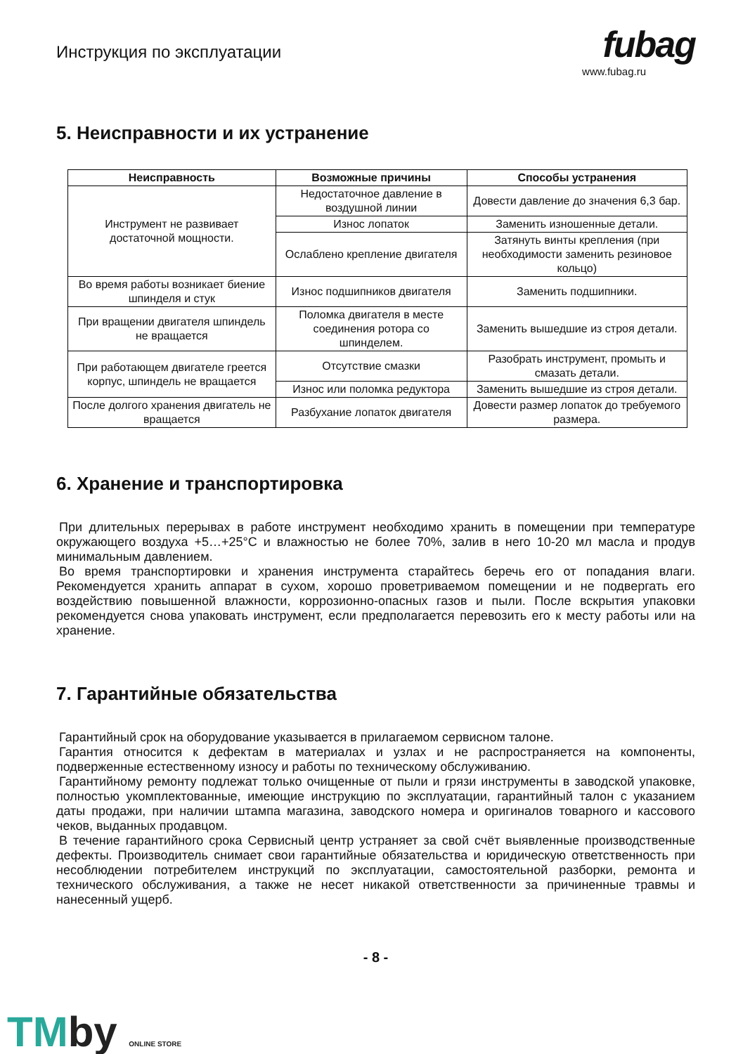Инструкция по эксплуатации
fubag
www.fubag.ru
5. Неисправности и их устранение
| Неисправность | Возможные причины | Способы устранения |
| --- | --- | --- |
| Инструмент не развивает достаточной мощности. | Недостаточное давление в воздушной линии | Довести давление до значения 6,3 бар. |
| | Износ лопаток | Заменить изношенные детали. |
| | Ослаблено крепление двигателя | Затянуть винты крепления (при необходимости заменить резиновое кольцо) |
| Во время работы возникает биение шпинделя и стук | Износ подшипников двигателя | Заменить подшипники. |
| При вращении двигателя шпиндель не вращается | Поломка двигателя в месте соединения ротора со шпинделем. | Заменить вышедшие из строя детали. |
| При работающем двигателе греется корпус, шпиндель не вращается | Отсутствие смазки | Разобрать инструмент, промыть и смазать детали. |
| | Износ или поломка редуктора | Заменить вышедшие из строя детали. |
| После долгого хранения двигатель не вращается | Разбухание лопаток двигателя | Довести размер лопаток до требуемого размера. |
6. Хранение и транспортировка
При длительных перерывах в работе инструмент необходимо хранить в помещении при температуре окружающего воздуха +5…+25°C и влажностью не более 70%, залив в него 10-20 мл масла и продув минимальным давлением.
Во время транспортировки и хранения инструмента старайтесь беречь его от попадания влаги. Рекомендуется хранить аппарат в сухом, хорошо проветриваемом помещении и не подвергать его воздействию повышенной влажности, коррозионно-опасных газов и пыли. После вскрытия упаковки рекомендуется снова упаковать инструмент, если предполагается перевозить его к месту работы или на хранение.
7. Гарантийные обязательства
Гарантийный срок на оборудование указывается в прилагаемом сервисном талоне.
Гарантия относится к дефектам в материалах и узлах и не распространяется на компоненты, подверженные естественному износу и работы по техническому обслуживанию.
Гарантийному ремонту подлежат только очищенные от пыли и грязи инструменты в заводской упаковке, полностью укомплектованные, имеющие инструкцию по эксплуатации, гарантийный талон с указанием даты продажи, при наличии штампа магазина, заводского номера и оригиналов товарного и кассового чеков, выданных продавцом.
В течение гарантийного срока Сервисный центр устраняет за свой счёт выявленные производственные дефекты. Производитель снимает свои гарантийные обязательства и юридическую ответственность при несоблюдении потребителем инструкций по эксплуатации, самостоятельной разборки, ремонта и технического обслуживания, а также не несет никакой ответственности за причиненные травмы и нанесенный ущерб.
- 8 -
TMby ONLINE STORE